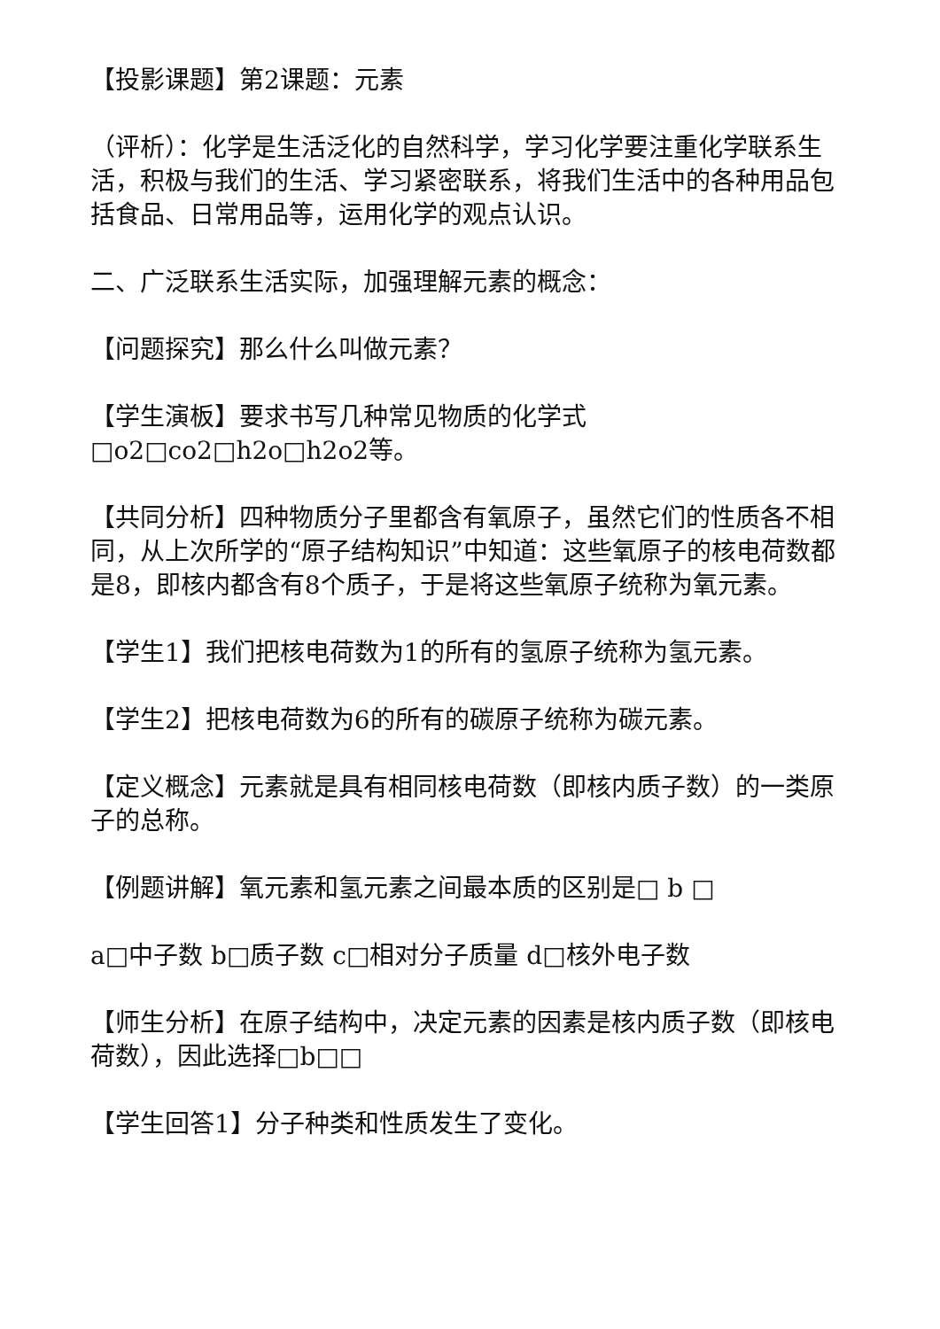【投影课题】第2课题：元素
（评析）：化学是生活泛化的自然科学，学习化学要注重化学联系生活，积极与我们的生活、学习紧密联系，将我们生活中的各种用品包括食品、日常用品等，运用化学的观点认识。
二、广泛联系生活实际，加强理解元素的概念：
【问题探究】那么什么叫做元素？
【学生演板】要求书写几种常见物质的化学式□o2□co2□h2o□h2o2等。
【共同分析】四种物质分子里都含有氧原子，虽然它们的性质各不相同，从上次所学的“原子结构知识”中知道：这些氧原子的核电荷数都是8，即核内都含有8个质子，于是将这些氧原子统称为氧元素。
【学生1】我们把核电荷数为1的所有的氢原子统称为氢元素。
【学生2】把核电荷数为6的所有的碳原子统称为碳元素。
【定义概念】元素就是具有相同核电荷数（即核内质子数）的一类原子的总称。
【例题讲解】氧元素和氢元素之间最本质的区别是□ b □
a□中子数 b□质子数 c□相对分子质量 d□核外电子数
【师生分析】在原子结构中，决定元素的因素是核内质子数（即核电荷数），因此选择□b□□
【学生回答1】分子种类和性质发生了变化。